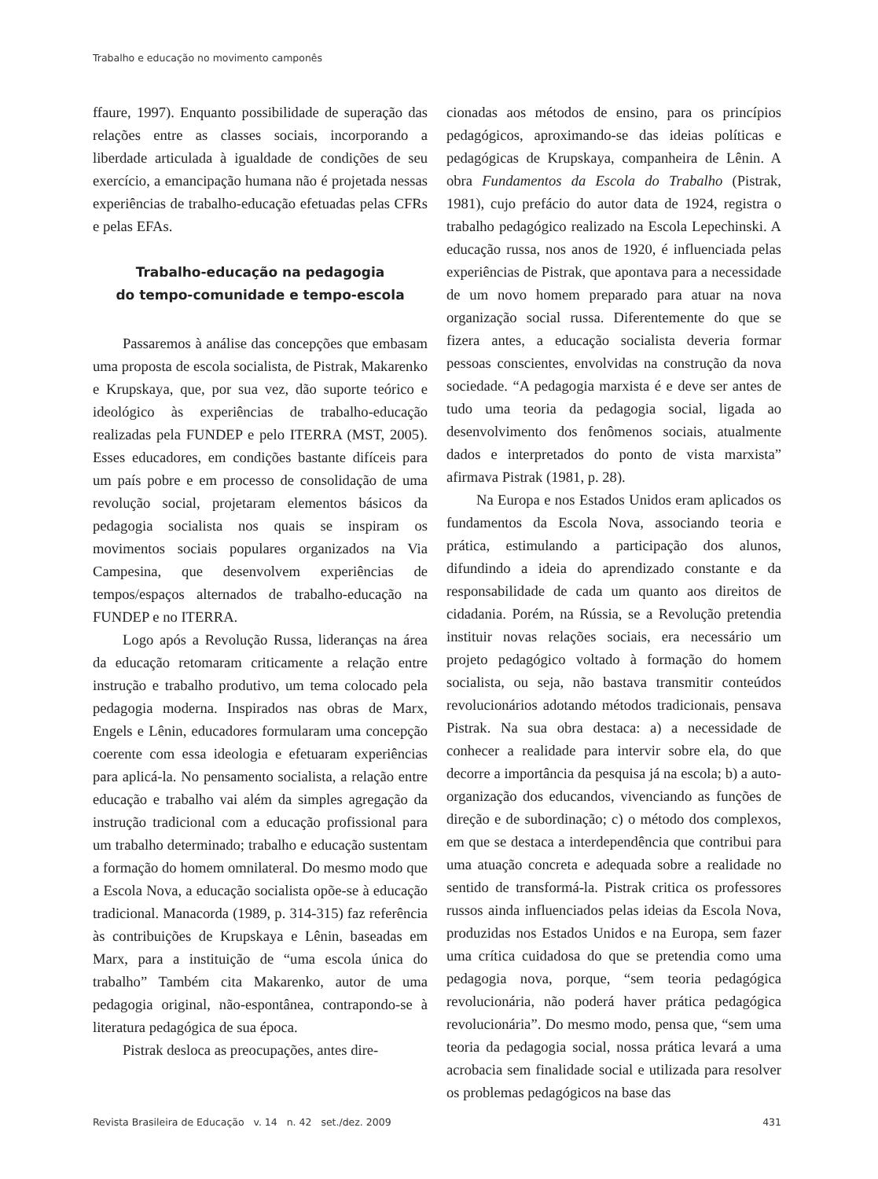Trabalho e educação no movimento camponês
ffaure, 1997). Enquanto possibilidade de superação das relações entre as classes sociais, incorporando a liberdade articulada à igualdade de condições de seu exercício, a emancipação humana não é projetada nessas experiências de trabalho-educação efetuadas pelas CFRs e pelas EFAs.
Trabalho-educação na pedagogia
do tempo-comunidade e tempo-escola
Passaremos à análise das concepções que embasam uma proposta de escola socialista, de Pistrak, Makarenko e Krupskaya, que, por sua vez, dão suporte teórico e ideológico às experiências de trabalho-educação realizadas pela FUNDEP e pelo ITERRA (MST, 2005). Esses educadores, em condições bastante difíceis para um país pobre e em processo de consolidação de uma revolução social, projetaram elementos básicos da pedagogia socialista nos quais se inspiram os movimentos sociais populares organizados na Via Campesina, que desenvolvem experiências de tempos/espaços alternados de trabalho-educação na FUNDEP e no ITERRA.
Logo após a Revolução Russa, lideranças na área da educação retomaram criticamente a relação entre instrução e trabalho produtivo, um tema colocado pela pedagogia moderna. Inspirados nas obras de Marx, Engels e Lênin, educadores formularam uma concepção coerente com essa ideologia e efetuaram experiências para aplicá-la. No pensamento socialista, a relação entre educação e trabalho vai além da simples agregação da instrução tradicional com a educação profissional para um trabalho determinado; trabalho e educação sustentam a formação do homem omnilateral. Do mesmo modo que a Escola Nova, a educação socialista opõe-se à educação tradicional. Manacorda (1989, p. 314-315) faz referência às contribuições de Krupskaya e Lênin, baseadas em Marx, para a instituição de “uma escola única do trabalho” Também cita Makarenko, autor de uma pedagogia original, não-espontânea, contrapondo-se à literatura pedagógica de sua época.
Pistrak desloca as preocupações, antes dire-
cionadas aos métodos de ensino, para os princípios pedagógicos, aproximando-se das ideias políticas e pedagógicas de Krupskaya, companheira de Lênin. A obra Fundamentos da Escola do Trabalho (Pistrak, 1981), cujo prefácio do autor data de 1924, registra o trabalho pedagógico realizado na Escola Lepechinski. A educação russa, nos anos de 1920, é influenciada pelas experiências de Pistrak, que apontava para a necessidade de um novo homem preparado para atuar na nova organização social russa. Diferentemente do que se fizera antes, a educação socialista deveria formar pessoas conscientes, envolvidas na construção da nova sociedade. “A pedagogia marxista é e deve ser antes de tudo uma teoria da pedagogia social, ligada ao desenvolvimento dos fenômenos sociais, atualmente dados e interpretados do ponto de vista marxista” afirmava Pistrak (1981, p. 28).
Na Europa e nos Estados Unidos eram aplicados os fundamentos da Escola Nova, associando teoria e prática, estimulando a participação dos alunos, difundindo a ideia do aprendizado constante e da responsabilidade de cada um quanto aos direitos de cidadania. Porém, na Rússia, se a Revolução pretendia instituir novas relações sociais, era necessário um projeto pedagógico voltado à formação do homem socialista, ou seja, não bastava transmitir conteúdos revolucionários adotando métodos tradicionais, pensava Pistrak. Na sua obra destaca: a) a necessidade de conhecer a realidade para intervir sobre ela, do que decorre a importância da pesquisa já na escola; b) a auto-organização dos educandos, vivenciando as funções de direção e de subordinação; c) o método dos complexos, em que se destaca a interdependência que contribui para uma atuação concreta e adequada sobre a realidade no sentido de transformá-la. Pistrak critica os professores russos ainda influenciados pelas ideias da Escola Nova, produzidas nos Estados Unidos e na Europa, sem fazer uma crítica cuidadosa do que se pretendia como uma pedagogia nova, porque, “sem teoria pedagógica revolucionária, não poderá haver prática pedagógica revolucionária”. Do mesmo modo, pensa que, “sem uma teoria da pedagogia social, nossa prática levará a uma acrobacia sem finalidade social e utilizada para resolver os problemas pedagógicos na base das
Revista Brasileira de Educação v. 14 n. 42 set./dez. 2009 431